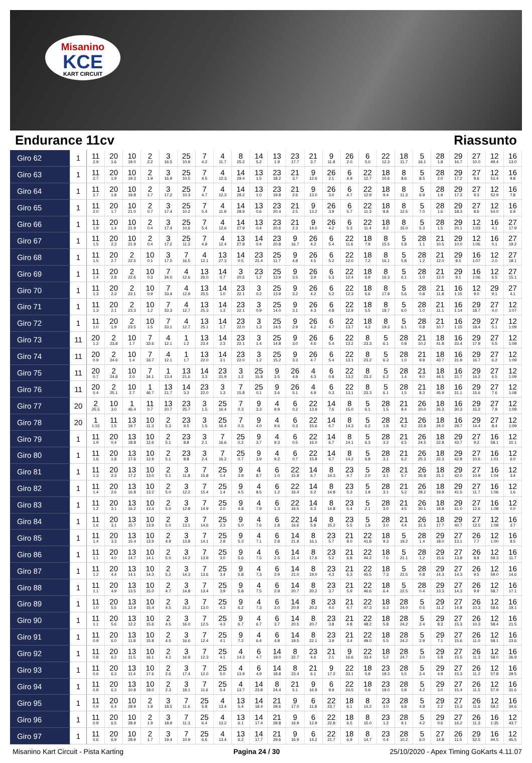Misanino
KCE
KART CIRCUIT
Endurance 11cv Riassunto
| Giro 62 | 1 | 11 2.9 | 20 1.6 | 10 19.0 | 2 2.2 | 3 16.5 | 25 10.9 | 7 4.2 | 4 11.7 | 8 25.2 | 14 5.2 | 13 1.9 | 23 17.7 | 21 3.7 | 9 11.8 | 26 2.0 | 6 5.0 | 22 12.3 | 18 11.7 | 5 16.1 | 28 1.8 | 29 16.7 | 27 10.0 | 12 49.4 | 16 13.0 |
| Giro 63 | 1 | 11 2.7 | 20 1.9 | 10 19.3 | 2 1.9 | 3 16.9 | 25 10.5 | 7 4.5 | 4 12.3 | 14 29.4 | 13 1.5 | 23 18.2 | 21 3.7 | 9 12.6 | 26 2.1 | 6 4.9 | 22 12.7 | 18 10.6 | 8 8.6 | 5 8.5 | 28 2.0 | 29 17.2 | 27 9.6 | 12 51.4 | 16 9.8 |
| Giro 64 | 1 | 11 2.7 | 20 1.8 | 10 19.8 | 2 1.7 | 3 17.2 | 25 10.3 | 7 4.7 | 4 12.3 | 14 29.2 | 13 1.0 | 23 19.8 | 21 2.6 | 9 13.0 | 26 3.0 | 6 4.7 | 22 12.9 | 18 9.4 | 8 11.3 | 5 6.9 | 28 1.9 | 29 17.3 | 27 9.3 | 12 52.9 | 16 7.8 |
| Giro 65 | 1 | 11 2.0 | 20 1.7 | 10 21.0 | 2 0.7 | 3 17.4 | 25 10.2 | 7 5.4 | 4 11.9 | 14 28.9 | 13 0.6 | 23 20.4 | 21 2.5 | 9 13.2 | 26 3.9 | 6 5.7 | 22 11.3 | 18 8.8 | 8 12.5 | 5 7.0 | 28 1.6 | 29 18.3 | 27 8.6 | 12 54.0 | 16 6.9 |
| Giro 66 | 1 | 11 1.9 | 20 1.4 | 10 21.9 | 2 0.4 | 3 17.4 | 25 10.6 | 7 5.4 | 4 12.6 | 14 27.9 | 13 0.4 | 23 20.6 | 21 2.3 | 9 14.0 | 26 4.2 | 6 5.3 | 22 11.4 | 18 8.2 | 8 15.0 | 5 5.3 | 28 1.5 | 29 20.1 | 12 1:03 | 16 4.1 | 27 17.9 |
| Giro 67 | 1 | 11 1.5 | 20 2.3 | 10 21.9 | 2 0.4 | 3 17.2 | 25 11.3 | 7 4.8 | 4 12.4 | 13 27.8 | 14 0.4 | 23 20.8 | 9 16.7 | 26 4.2 | 6 5.4 | 22 11.6 | 18 7.9 | 8 15.5 | 5 5.8 | 28 1.1 | 21 10.5 | 29 10.0 | 12 1:06 | 16 0.1 | 27 19.2 |
| Giro 68 | 1 | 11 1.5 | 20 2.7 | 2 22.5 | 10 0.1 | 3 17.0 | 7 16.5 | 4 12.1 | 13 27.3 | 14 0.5 | 23 21.4 | 25 11.7 | 9 4.8 | 26 4.5 | 6 5.2 | 22 12.0 | 18 7.2 | 8 16.1 | 5 5.8 | 28 1.2 | 21 12.0 | 29 8.5 | 16 1:07 | 12 2.0 | 27 18.1 |
| Giro 69 | 1 | 11 1.4 | 20 2.8 | 2 22.6 | 10 0.3 | 7 34.0 | 4 12.6 | 13 26.0 | 14 0.7 | 3 20.5 | 23 1.2 | 25 13.9 | 9 3.5 | 26 3.9 | 6 5.3 | 22 12.4 | 18 6.9 | 8 16.3 | 5 6.1 | 28 1.0 | 21 12.0 | 29 9.1 | 16 1:06 | 12 6.5 | 27 15.1 |
| Giro 70 | 1 | 11 1.3 | 20 2.3 | 2 23.1 | 10 0.9 | 7 33.4 | 4 12.9 | 13 25.5 | 14 1.0 | 23 22.1 | 3 0.2 | 25 13.9 | 9 3.2 | 26 4.2 | 6 5.2 | 22 12.3 | 18 6.6 | 8 17.9 | 5 5.6 | 28 0.8 | 21 11.8 | 16 1:15 | 12 9.0 | 29 9.1 | 27 4.1 |
| Giro 71 | 1 | 11 1.3 | 20 2.1 | 2 23.3 | 10 1.2 | 7 33.3 | 4 12.7 | 13 25.3 | 14 1.3 | 23 22.1 | 3 0.9 | 25 14.0 | 9 3.1 | 26 4.3 | 6 4.8 | 22 12.9 | 18 5.5 | 8 18.7 | 5 6.0 | 28 1.0 | 21 11.1 | 16 1:14 | 29 18.7 | 27 4.0 | 12 1:07 |
| Giro 72 | 1 | 11 1.0 | 20 1.9 | 2 23.5 | 10 1.5 | 7 33.1 | 4 12.7 | 13 25.1 | 14 1.7 | 23 22.0 | 3 1.3 | 25 14.5 | 9 2.9 | 26 4.2 | 6 4.7 | 22 13.7 | 18 4.3 | 8 19.3 | 5 6.1 | 28 0.8 | 21 10.7 | 16 1:15 | 29 18.4 | 27 5.1 | 12 1:09 |
| Giro 73 | 11 | 20 1.2 | 2 23.8 | 10 1.7 | 7 33.6 | 4 12.1 | 1 1.2 | 13 23.4 | 14 2.3 | 23 22.1 | 3 1.4 | 25 14.8 | 9 3.0 | 26 4.6 | 6 5.4 | 22 13.2 | 8 23.3 | 5 6.1 | 28 0.8 | 21 10.2 | 18 41.8 | 16 33.4 | 29 17.9 | 27 5.5 | 12 1:09 |
| Giro 74 | 11 | 20 0.9 | 2 24.6 | 10 1.4 | 7 33.7 | 4 12.1 | 1 1.7 | 13 22.0 | 14 3.1 | 23 22.0 | 3 1.2 | 25 15.2 | 9 3.3 | 26 4.7 | 6 5.4 | 22 13.1 | 8 23.2 | 5 6.3 | 28 1.0 | 21 9.8 | 18 43.7 | 16 31.9 | 29 16.7 | 27 6.2 | 12 1:09 |
| Giro 75 | 11 | 20 0.7 | 2 24.8 | 10 2.0 | 7 34.1 | 1 13.4 | 13 21.6 | 14 3.3 | 23 21.9 | 3 1.2 | 25 15.8 | 9 3.5 | 26 4.8 | 4 4.3 | 6 0.8 | 22 13.2 | 8 23.2 | 5 6.2 | 28 1.4 | 21 9.0 | 18 44.5 | 16 31.7 | 29 16.2 | 27 6.5 | 12 1:09 |
| Giro 76 | 11 | 20 0.4 | 2 25.1 | 10 2.7 | 1 46.7 | 13 21.7 | 14 3.3 | 23 22.0 | 3 1.3 | 7 15.8 | 25 0.1 | 9 3.6 | 26 5.1 | 4 4.9 | 6 0.3 | 22 13.1 | 8 23.3 | 5 6.1 | 28 1.5 | 21 8.3 | 18 45.9 | 16 31.1 | 29 15.6 | 27 7.6 | 12 1:08 |
| Giro 77 | 20 | 2 25.5 | 10 3.0 | 1 46.4 | 11 0.7 | 13 20.7 | 23 25.7 | 3 1.5 | 25 16.4 | 7 0.3 | 9 3.3 | 4 9.9 | 6 0.2 | 22 13.9 | 14 7.6 | 8 15.0 | 5 6.1 | 28 1.5 | 21 8.4 | 26 20.0 | 18 26.3 | 16 30.3 | 29 15.2 | 27 7.9 | 12 1:09 |
| Giro 78 | 20 | 1 1:15 | 11 1.5 | 13 19.7 | 10 11.3 | 2 5.3 | 23 9.5 | 3 1.5 | 25 16.4 | 7 0.3 | 9 4.0 | 4 9.6 | 6 0.3 | 22 15.6 | 14 6.7 | 8 14.3 | 5 6.2 | 28 1.8 | 21 8.2 | 26 22.8 | 18 24.0 | 16 29.7 | 29 14.4 | 27 8.4 | 12 1:09 |
| Giro 79 | 1 | 11 1.9 | 20 0.4 | 13 18.8 | 10 12.6 | 2 5.1 | 23 8.8 | 3 2.1 | 7 16.6 | 25 0.2 | 9 3.7 | 4 9.3 | 6 0.5 | 22 16.0 | 14 6.7 | 8 14.1 | 5 6.3 | 28 3.2 | 21 6.5 | 26 24.5 | 18 22.8 | 29 43.7 | 27 9.2 | 16 58.1 | 12 10.1 |
| Giro 80 | 1 | 11 1.6 | 20 1.8 | 13 17.6 | 10 12.9 | 2 5.1 | 23 8.8 | 3 2.4 | 7 16.2 | 25 0.7 | 9 3.9 | 4 9.2 | 6 0.7 | 22 15.8 | 14 6.7 | 8 14.2 | 5 6.8 | 28 3.1 | 21 6.2 | 26 25.3 | 18 22.3 | 29 42.8 | 27 10.6 | 16 1:01 | 12 6.0 |
| Giro 81 | 1 | 11 1.3 | 20 2.3 | 13 17.2 | 10 13.0 | 2 5.1 | 3 11.8 | 7 15.8 | 25 1.4 | 9 3.9 | 4 8.7 | 6 1.0 | 22 15.8 | 14 6.7 | 8 14.3 | 23 4.7 | 5 2.0 | 28 3.1 | 21 5.7 | 26 26.8 | 18 21.1 | 29 42.0 | 27 10.9 | 16 1:04 | 12 3.4 |
| Giro 82 | 1 | 11 1.4 | 20 2.6 | 13 16.8 | 10 13.2 | 2 5.0 | 3 12.2 | 7 15.4 | 25 1.4 | 9 4.5 | 4 8.5 | 6 1.2 | 22 16.4 | 14 6.2 | 8 14.8 | 23 5.3 | 5 1.8 | 28 3.1 | 21 5.2 | 26 28.2 | 18 19.8 | 29 41.5 | 27 11.7 | 16 1:06 | 12 1.6 |
| Giro 83 | 1 | 11 1.2 | 20 3.1 | 13 16.2 | 10 13.4 | 2 5.0 | 3 12.8 | 7 14.9 | 25 2.0 | 9 4.8 | 4 7.9 | 6 1.3 | 22 16.5 | 14 6.3 | 8 14.8 | 23 5.4 | 5 2.1 | 28 3.0 | 21 4.5 | 26 30.1 | 18 18.8 | 29 41.0 | 27 12.6 | 16 1:08 | 12 0.0 |
| Giro 84 | 1 | 11 1.6 | 20 3.1 | 13 15.7 | 10 13.9 | 2 5.0 | 3 13.1 | 7 14.6 | 25 2.3 | 9 5.0 | 4 7.6 | 6 1.8 | 22 16.6 | 14 5.8 | 8 15.2 | 23 5.5 | 5 1.9 | 28 3.0 | 21 4.4 | 26 31.5 | 18 17.7 | 29 40.7 | 27 12.5 | 12 1:08 | 16 3.7 |
| Giro 85 | 1 | 11 1.4 | 20 3.3 | 13 15.4 | 10 13.9 | 2 4.9 | 3 13.8 | 7 14.1 | 25 2.8 | 9 5.3 | 4 7.1 | 6 2.8 | 14 21.8 | 8 16.1 | 23 5.7 | 21 8.0 | 22 41.8 | 18 9.3 | 5 19.2 | 28 1.4 | 29 18.0 | 27 13.1 | 26 7.7 | 12 1:00 | 16 8.5 |
| Giro 86 | 1 | 11 1.1 | 20 4.0 | 13 14.7 | 10 14.1 | 2 5.0 | 3 14.2 | 7 13.9 | 25 3.0 | 9 5.6 | 4 7.5 | 6 2.5 | 14 21.4 | 8 17.6 | 23 5.2 | 21 6.8 | 22 44.2 | 18 7.6 | 5 21.1 | 28 1.2 | 29 15.6 | 27 13.8 | 26 8.8 | 12 59.3 | 16 11.7 |
| Giro 87 | 1 | 11 1.2 | 20 4.4 | 13 14.1 | 10 14.3 | 2 5.2 | 3 14.3 | 7 13.6 | 25 3.4 | 9 5.8 | 4 7.3 | 6 2.9 | 14 21.0 | 8 19.0 | 23 4.3 | 21 6.3 | 22 45.5 | 18 7.3 | 5 21.5 | 28 0.8 | 29 14.3 | 27 14.3 | 26 9.5 | 12 59.0 | 16 14.6 |
| Giro 88 | 1 | 11 1.1 | 20 4.9 | 13 13.5 | 10 15.0 | 2 4.7 | 3 14.8 | 7 13.4 | 25 3.9 | 9 5.8 | 4 7.5 | 6 2.9 | 14 20.7 | 8 20.2 | 23 3.7 | 21 5.9 | 22 46.6 | 18 6.4 | 5 22.5 | 28 0.4 | 29 13.3 | 27 14.3 | 26 9.9 | 12 58.7 | 16 17.1 |
| Giro 89 | 1 | 11 1.0 | 20 5.5 | 13 12.9 | 10 15.4 | 2 4.5 | 3 15.2 | 7 13.0 | 25 4.3 | 9 6.2 | 4 7.3 | 6 3.0 | 14 20.9 | 8 20.2 | 23 4.0 | 21 4.7 | 22 47.3 | 18 6.3 | 28 24.0 | 5 0.5 | 29 11.2 | 27 14.8 | 26 10.3 | 12 58.6 | 16 19.1 |
| Giro 90 | 1 | 11 1.1 | 20 5.6 | 13 12.2 | 10 15.6 | 2 4.5 | 3 16.0 | 7 12.5 | 25 4.3 | 9 6.7 | 4 6.7 | 6 3.7 | 14 20.5 | 8 20.7 | 23 3.8 | 21 4.8 | 22 48.2 | 18 5.8 | 28 24.2 | 5 2.4 | 29 8.3 | 27 15.3 | 26 10.3 | 12 58.4 | 16 21.5 |
| Giro 91 | 1 | 11 0.9 | 20 6.0 | 13 11.8 | 10 15.8 | 2 4.5 | 3 16.6 | 7 12.4 | 25 4.1 | 9 7.2 | 4 6.4 | 6 4.8 | 14 19.5 | 8 22.1 | 23 3.9 | 21 3.4 | 22 49.0 | 18 5.5 | 28 24.2 | 5 2.9 | 29 7.1 | 27 15.6 | 26 11.0 | 12 58.1 | 16 23.6 |
| Giro 92 | 1 | 11 0.8 | 20 6.2 | 13 11.5 | 10 16.1 | 2 4.2 | 3 16.9 | 7 12.3 | 25 4.1 | 4 14.3 | 6 4.7 | 14 19.0 | 8 22.7 | 23 4.6 | 21 2.1 | 9 16.6 | 22 33.4 | 18 5.2 | 28 24.7 | 5 3.0 | 29 5.8 | 27 15.5 | 26 11.3 | 12 58.0 | 16 26.9 |
| Giro 93 | 1 | 11 0.6 | 20 6.3 | 13 11.4 | 10 17.6 | 2 2.6 | 3 17.4 | 7 12.0 | 25 5.0 | 4 13.9 | 6 4.9 | 14 18.8 | 8 23.4 | 21 6.1 | 9 17.2 | 22 33.1 | 18 5.8 | 23 19.3 | 28 5.5 | 5 3.4 | 29 4.9 | 27 15.3 | 26 11.2 | 12 57.8 | 16 29.5 |
| Giro 94 | 1 | 11 0.8 | 20 6.3 | 13 10.8 | 10 18.0 | 2 2.3 | 3 18.1 | 7 11.6 | 25 5.4 | 4 13.7 | 14 23.8 | 8 24.4 | 21 5.1 | 9 16.9 | 6 9.9 | 22 24.5 | 18 5.9 | 23 19.0 | 28 5.8 | 5 4.2 | 29 3.0 | 27 15.4 | 26 11.5 | 12 57.9 | 16 31.6 |
| Giro 95 | 1 | 11 0.9 | 20 6.4 | 10 28.9 | 2 1.9 | 3 18.5 | 7 11.6 | 25 5.8 | 4 13.4 | 13 5.4 | 14 18.4 | 21 29.6 | 9 17.0 | 6 11.8 | 22 23.7 | 18 6.1 | 8 14.2 | 23 3.0 | 28 6.8 | 5 4.8 | 29 2.2 | 27 15.3 | 26 11.6 | 12 58.2 | 16 34.6 |
| Giro 96 | 1 | 11 0.9 | 20 6.5 | 10 28.9 | 2 1.9 | 3 18.9 | 7 11.3 | 25 6.4 | 4 13.2 | 13 6.1 | 14 17.4 | 21 29.8 | 9 16.9 | 6 12.9 | 22 22.8 | 18 6.5 | 8 15.0 | 23 1.2 | 28 9.1 | 5 4.2 | 29 0.6 | 27 16.2 | 26 11.3 | 16 1:35 | 12 43.7 |
| Giro 97 | 1 | 11 0.6 | 20 6.9 | 10 28.9 | 2 1.7 | 3 19.4 | 7 10.9 | 25 6.6 | 4 13.4 | 13 6.2 | 14 17.7 | 21 29.6 | 9 16.9 | 6 14.2 | 22 21.7 | 18 6.9 | 8 14.7 | 23 0.4 | 28 10.2 | 5 6.0 | 27 14.8 | 26 11.5 | 29 52.5 | 16 44.5 | 12 45.5 |
Misanino Kart Circuit - Pista Karting Pagina 24 / 30 25/10/2020 - Apex Timing GoKarts 4.11.07